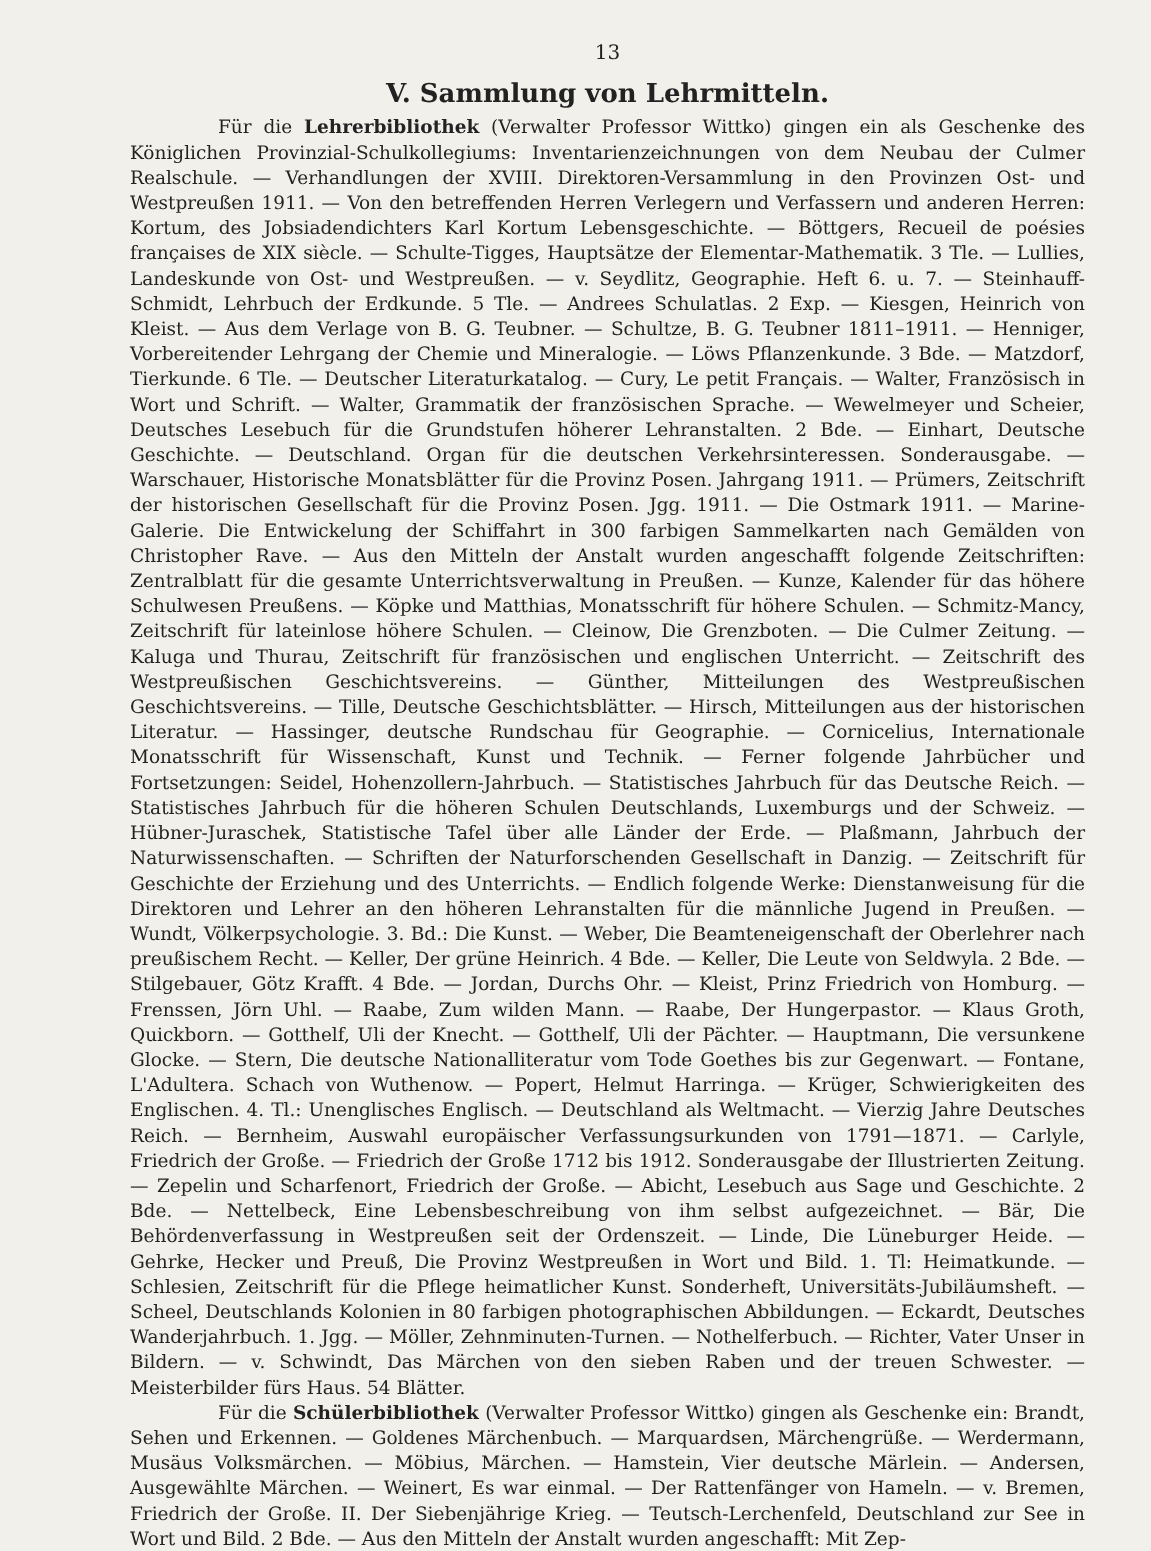13
V. Sammlung von Lehrmitteln.
Für die Lehrerbibliothek (Verwalter Professor Wittko) gingen ein als Geschenke des Königlichen Provinzial-Schulkollegiums: Inventarienzeichnungen von dem Neubau der Culmer Realschule. — Verhandlungen der XVIII. Direktoren-Versammlung in den Provinzen Ost- und Westpreußen 1911. — Von den betreffenden Herren Verlegern und Verfassern und anderen Herren: Kortum, des Jobsiadendichters Karl Kortum Lebensgeschichte. — Böttgers, Recueil de poésies françaises de XIX siècle. — Schulte-Tigges, Hauptsätze der Elementar-Mathematik. 3 Tle. — Lullies, Landeskunde von Ost- und Westpreußen. — v. Seydlitz, Geographie. Heft 6. u. 7. — Steinhauff-Schmidt, Lehrbuch der Erdkunde. 5 Tle. — Andrees Schulatlas. 2 Exp. — Kiesgen, Heinrich von Kleist. — Aus dem Verlage von B. G. Teubner. — Schultze, B. G. Teubner 1811–1911. — Henniger, Vorbereitender Lehrgang der Chemie und Mineralogie. — Löws Pflanzenkunde. 3 Bde. — Matzdorf, Tierkunde. 6 Tle. — Deutscher Literaturkatalog. — Cury, Le petit Français. — Walter, Französisch in Wort und Schrift. — Walter, Grammatik der französischen Sprache. — Wewelmeyer und Scheier, Deutsches Lesebuch für die Grundstufen höherer Lehranstalten. 2 Bde. — Einhart, Deutsche Geschichte. — Deutschland. Organ für die deutschen Verkehrsinteressen. Sonderausgabe. — Warschauer, Historische Monatsblätter für die Provinz Posen. Jahrgang 1911. — Prümers, Zeitschrift der historischen Gesellschaft für die Provinz Posen. Jgg. 1911. — Die Ostmark 1911. — Marine-Galerie. Die Entwickelung der Schiffahrt in 300 farbigen Sammelkarten nach Gemälden von Christopher Rave. — Aus den Mitteln der Anstalt wurden angeschafft folgende Zeitschriften: Zentralblatt für die gesamte Unterrichtsverwaltung in Preußen. — Kunze, Kalender für das höhere Schulwesen Preußens. — Köpke und Matthias, Monatsschrift für höhere Schulen. — Schmitz-Mancy, Zeitschrift für lateinlose höhere Schulen. — Cleinow, Die Grenzboten. — Die Culmer Zeitung. — Kaluga und Thurau, Zeitschrift für französischen und englischen Unterricht. — Zeitschrift des Westpreußischen Geschichtsvereins. — Günther, Mitteilungen des Westpreußischen Geschichtsvereins. — Tille, Deutsche Geschichtsblätter. — Hirsch, Mitteilungen aus der historischen Literatur. — Hassinger, deutsche Rundschau für Geographie. — Cornicelius, Internationale Monatsschrift für Wissenschaft, Kunst und Technik. — Ferner folgende Jahrbücher und Fortsetzungen: Seidel, Hohenzollern-Jahrbuch. — Statistisches Jahrbuch für das Deutsche Reich. — Statistisches Jahrbuch für die höheren Schulen Deutschlands, Luxemburgs und der Schweiz. — Hübner-Juraschek, Statistische Tafel über alle Länder der Erde. — Plaßmann, Jahrbuch der Naturwissenschaften. — Schriften der Naturforschenden Gesellschaft in Danzig. — Zeitschrift für Geschichte der Erziehung und des Unterrichts. — Endlich folgende Werke: Dienstanweisung für die Direktoren und Lehrer an den höheren Lehranstalten für die männliche Jugend in Preußen. — Wundt, Völkerpsychologie. 3. Bd.: Die Kunst. — Weber, Die Beamteneigenschaft der Oberlehrer nach preußischem Recht. — Keller, Der grüne Heinrich. 4 Bde. — Keller, Die Leute von Seldwyla. 2 Bde. — Stilgebauer, Götz Krafft. 4 Bde. — Jordan, Durchs Ohr. — Kleist, Prinz Friedrich von Homburg. — Frenssen, Jörn Uhl. — Raabe, Zum wilden Mann. — Raabe, Der Hungerpastor. — Klaus Groth, Quickborn. — Gotthelf, Uli der Knecht. — Gotthelf, Uli der Pächter. — Hauptmann, Die versunkene Glocke. — Stern, Die deutsche Nationalliteratur vom Tode Goethes bis zur Gegenwart. — Fontane, L'Adultera. Schach von Wuthenow. — Popert, Helmut Harringa. — Krüger, Schwierigkeiten des Englischen. 4. Tl.: Unenglisches Englisch. — Deutschland als Weltmacht. — Vierzig Jahre Deutsches Reich. — Bernheim, Auswahl europäischer Verfassungsurkunden von 1791—1871. — Carlyle, Friedrich der Große. — Friedrich der Große 1712 bis 1912. Sonderausgabe der Illustrierten Zeitung. — Zepelin und Scharfenort, Friedrich der Große. — Abicht, Lesebuch aus Sage und Geschichte. 2 Bde. — Nettelbeck, Eine Lebensbeschreibung von ihm selbst aufgezeichnet. — Bär, Die Behördenverfassung in Westpreußen seit der Ordenszeit. — Linde, Die Lüneburger Heide. — Gehrke, Hecker und Preuß, Die Provinz Westpreußen in Wort und Bild. 1. Tl: Heimatkunde. — Schlesien, Zeitschrift für die Pflege heimatlicher Kunst. Sonderheft, Universitäts-Jubiläumsheft. — Scheel, Deutschlands Kolonien in 80 farbigen photographischen Abbildungen. — Eckardt, Deutsches Wanderjahrbuch. 1. Jgg. — Möller, Zehnminuten-Turnen. — Nothelferbuch. — Richter, Vater Unser in Bildern. — v. Schwindt, Das Märchen von den sieben Raben und der treuen Schwester. — Meisterbilder fürs Haus. 54 Blätter.
Für die Schülerbibliothek (Verwalter Professor Wittko) gingen als Geschenke ein: Brandt, Sehen und Erkennen. — Goldenes Märchenbuch. — Marquardsen, Märchengrüße. — Werdermann, Musäus Volksmärchen. — Möbius, Märchen. — Hamstein, Vier deutsche Märlein. — Andersen, Ausgewählte Märchen. — Weinert, Es war einmal. — Der Rattenfänger von Hameln. — v. Bremen, Friedrich der Große. II. Der Siebenjährige Krieg. — Teutsch-Lerchenfeld, Deutschland zur See in Wort und Bild. 2 Bde. — Aus den Mitteln der Anstalt wurden angeschafft: Mit Zep-